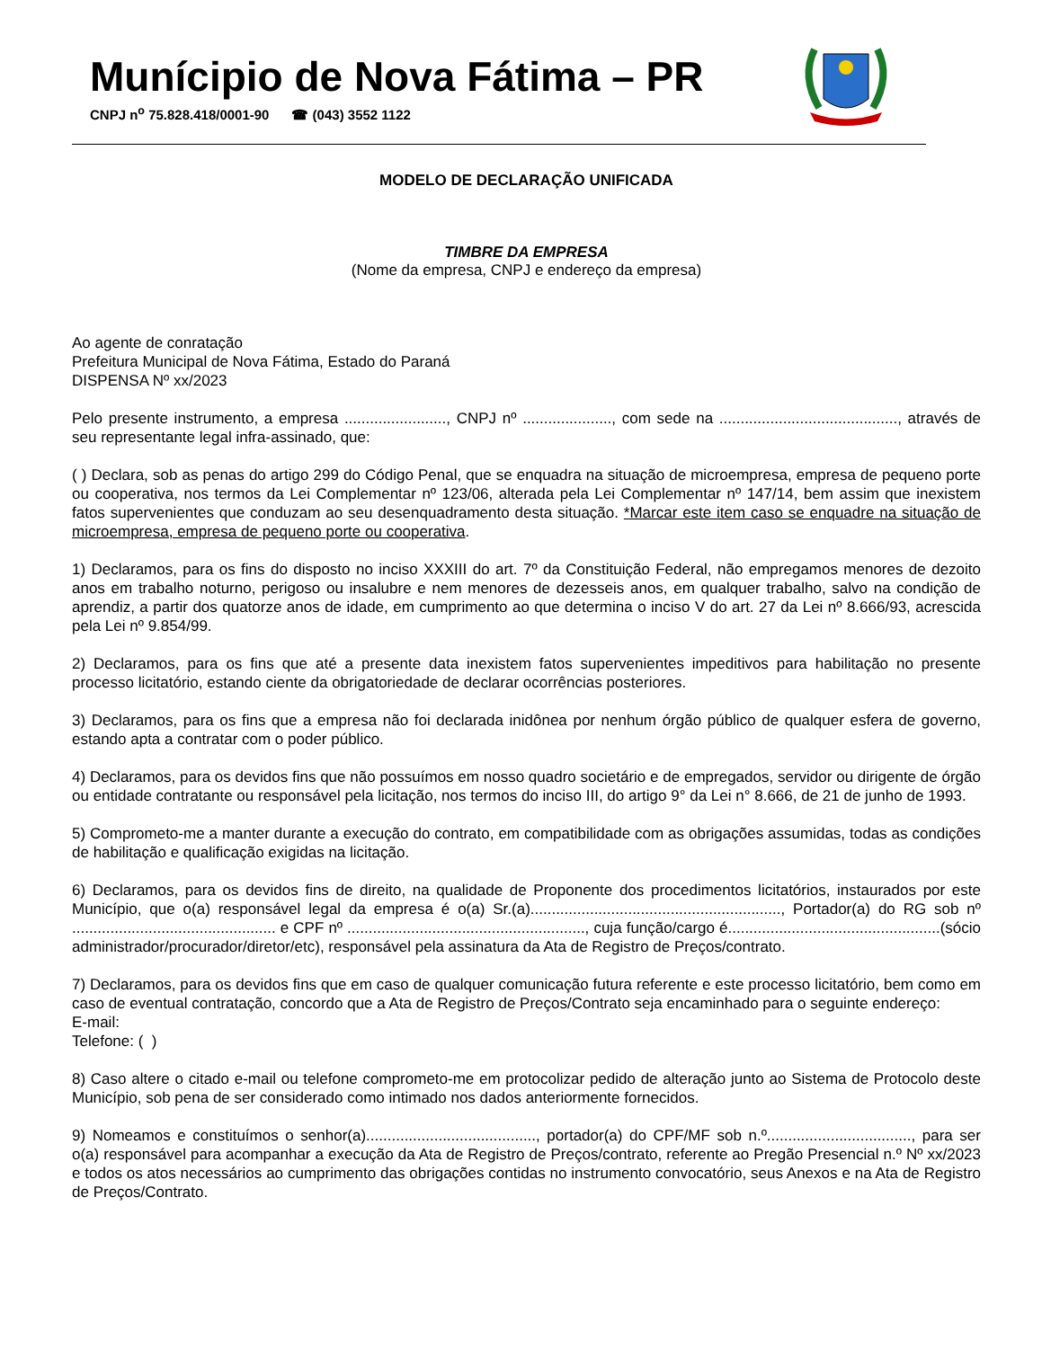Munícipio de Nova Fátima – PR
CNPJ n<sup>o</sup> 75.828.418/0001-90 ☎ (043) 3552 1122
MODELO DE DECLARAÇÃO UNIFICADA
TIMBRE DA EMPRESA
(Nome da empresa, CNPJ e endereço da empresa)
Ao agente de conratação
Prefeitura Municipal de Nova Fátima, Estado do Paraná
DISPENSA Nº xx/2023
Pelo presente instrumento, a empresa ........................, CNPJ nº ....................., com sede na .........................................., através de seu representante legal infra-assinado, que:
( ) Declara, sob as penas do artigo 299 do Código Penal, que se enquadra na situação de microempresa, empresa de pequeno porte ou cooperativa, nos termos da Lei Complementar nº 123/06, alterada pela Lei Complementar nº 147/14, bem assim que inexistem fatos supervenientes que conduzam ao seu desenquadramento desta situação. *Marcar este item caso se enquadre na situação de microempresa, empresa de pequeno porte ou cooperativa.
1) Declaramos, para os fins do disposto no inciso XXXIII do art. 7º da Constituição Federal, não empregamos menores de dezoito anos em trabalho noturno, perigoso ou insalubre e nem menores de dezesseis anos, em qualquer trabalho, salvo na condição de aprendiz, a partir dos quatorze anos de idade, em cumprimento ao que determina o inciso V do art. 27 da Lei nº 8.666/93, acrescida pela Lei nº 9.854/99.
2) Declaramos, para os fins que até a presente data inexistem fatos supervenientes impeditivos para habilitação no presente processo licitatório, estando ciente da obrigatoriedade de declarar ocorrências posteriores.
3) Declaramos, para os fins que a empresa não foi declarada inidônea por nenhum órgão público de qualquer esfera de governo, estando apta a contratar com o poder público.
4) Declaramos, para os devidos fins que não possuímos em nosso quadro societário e de empregados, servidor ou dirigente de órgão ou entidade contratante ou responsável pela licitação, nos termos do inciso III, do artigo 9° da Lei n° 8.666, de 21 de junho de 1993.
5) Comprometo-me a manter durante a execução do contrato, em compatibilidade com as obrigações assumidas, todas as condições de habilitação e qualificação exigidas na licitação.
6) Declaramos, para os devidos fins de direito, na qualidade de Proponente dos procedimentos licitatórios, instaurados por este Município, que o(a) responsável legal da empresa é o(a) Sr.(a)..........................................................., Portador(a) do RG sob nº ................................................ e CPF nº ........................................................, cuja função/cargo é..................................................(sócio administrador/procurador/diretor/etc), responsável pela assinatura da Ata de Registro de Preços/contrato.
7) Declaramos, para os devidos fins que em caso de qualquer comunicação futura referente e este processo licitatório, bem como em caso de eventual contratação, concordo que a Ata de Registro de Preços/Contrato seja encaminhado para o seguinte endereço:
E-mail:
Telefone: ( )
8) Caso altere o citado e-mail ou telefone comprometo-me em protocolizar pedido de alteração junto ao Sistema de Protocolo deste Município, sob pena de ser considerado como intimado nos dados anteriormente fornecidos.
9) Nomeamos e constituímos o senhor(a)........................................, portador(a) do CPF/MF sob n.º.................................., para ser o(a) responsável para acompanhar a execução da Ata de Registro de Preços/contrato, referente ao Pregão Presencial n.º Nº xx/2023 e todos os atos necessários ao cumprimento das obrigações contidas no instrumento convocatório, seus Anexos e na Ata de Registro de Preços/Contrato.